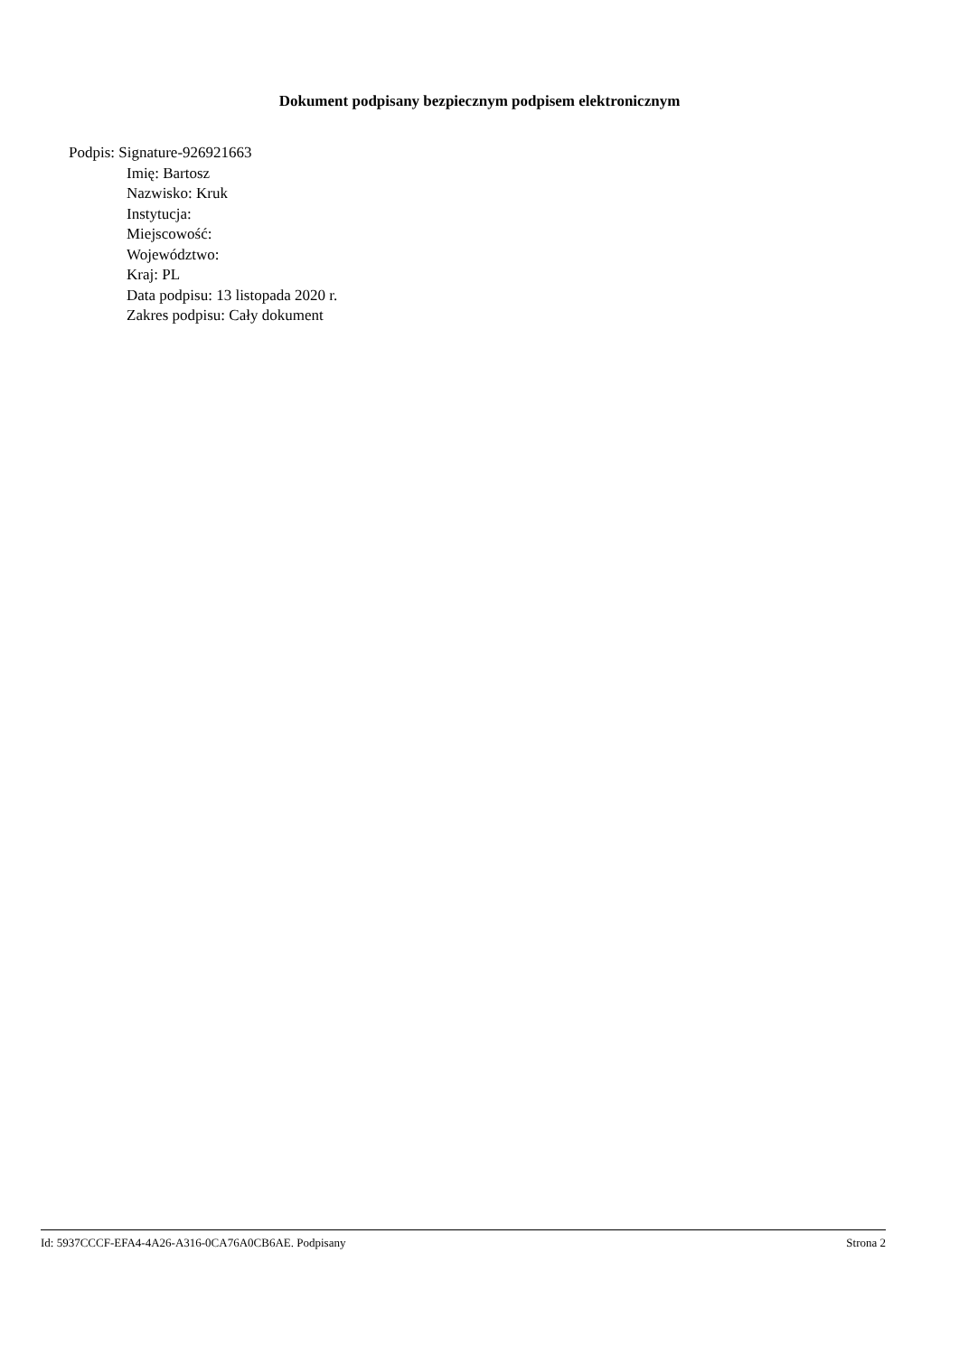Dokument podpisany bezpiecznym podpisem elektronicznym
Podpis: Signature-926921663
Imię: Bartosz
Nazwisko: Kruk
Instytucja:
Miejscowość:
Województwo:
Kraj: PL
Data podpisu: 13 listopada 2020 r.
Zakres podpisu: Cały dokument
Id: 5937CCCF-EFA4-4A26-A316-0CA76A0CB6AE. Podpisany Strona 2